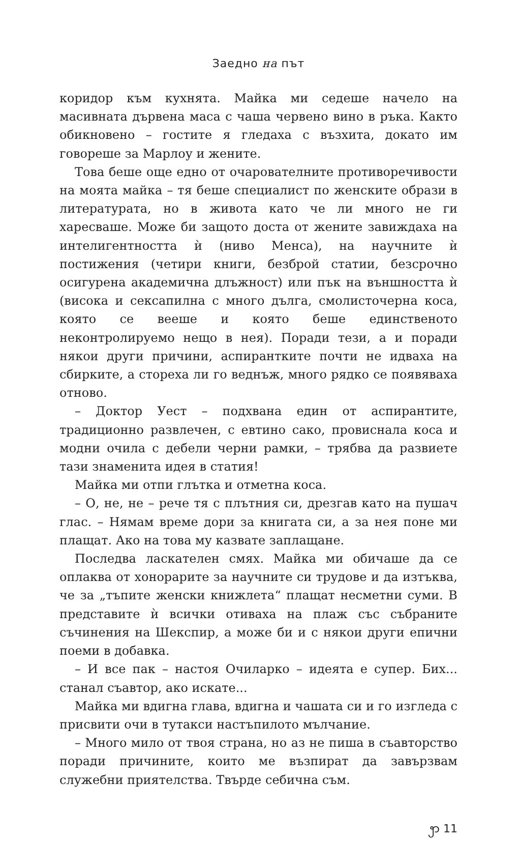Заедно на път
коридор към кухнята. Майка ми седеше начело на масивната дървена маса с чаша червено вино в ръка. Както обикновено – гостите я гледаха с възхита, докато им говореше за Марлоу и жените.
Това беше още едно от очарователните противоречивости на моята майка – тя беше специалист по женските образи в литературата, но в живота като че ли много не ги харесваше. Може би защото доста от жените завиждаха на интелигентността ѝ (ниво Менса), на научните ѝ постижения (четири книги, безброй статии, безсрочно осигурена академична длъжност) или пък на външността ѝ (висока и сексапилна с много дълга, смолисточерна коса, която се вееше и която беше единственото неконтролируемо нещо в нея). Поради тези, а и поради някои други причини, аспирантките почти не идваха на сбирките, а стореха ли го веднъж, много рядко се появяваха отново.
– Доктор Уест – подхвана един от аспирантите, традиционно развлечен, с евтино сако, провиснала коса и модни очила с дебели черни рамки, – трябва да развиете тази знаменита идея в статия!
Майка ми отпи глътка и отметна коса.
– О, не, не – рече тя с плътния си, дрезгав като на пушач глас. – Нямам време дори за книгата си, а за нея поне ми плащат. Ако на това му казвате заплащане.
Последва ласкателен смях. Майка ми обичаше да се оплаква от хонорарите за научните си трудове и да изтъква, че за „тъпите женски книжлета“ плащат несметни суми. В представите ѝ всички отиваха на плаж със събраните съчинения на Шекспир, а може би и с някои други епични поеми в добавка.
– И все пак – настоя Очиларко – идеята е супер. Бих... станал съавтор, ако искате...
Майка ми вдигна глава, вдигна и чашата си и го изгледа с присвити очи в тутакси настъпилото мълчание.
– Много мило от твоя страна, но аз не пиша в съавторство поради причините, които ме възпират да завързвам служебни приятелства. Твърде себична съм.
ꩭ 11